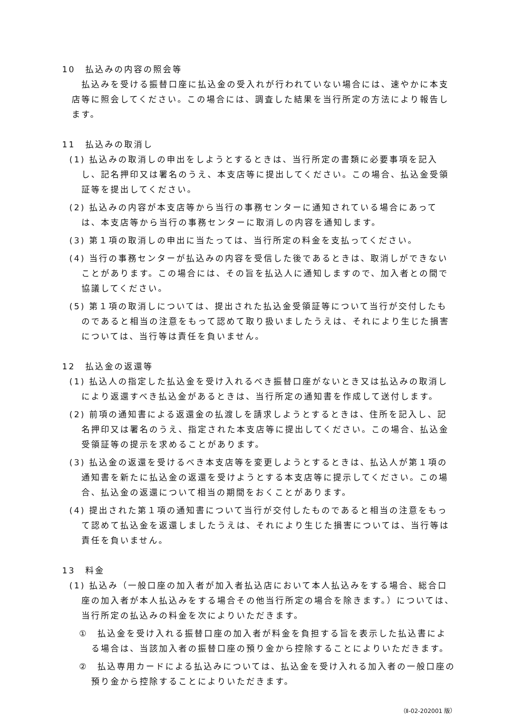10　払込みの内容の照会等
払込みを受ける振替口座に払込金の受入れが行われていない場合には、速やかに本支店等に照会してください。この場合には、調査した結果を当行所定の方法により報告します。
11　払込みの取消し
(1) 払込みの取消しの申出をしようとするときは、当行所定の書類に必要事項を記入し、記名押印又は署名のうえ、本支店等に提出してください。この場合、払込金受領証等を提出してください。
(2) 払込みの内容が本支店等から当行の事務センターに通知されている場合にあっては、本支店等から当行の事務センターに取消しの内容を通知します。
(3) 第１項の取消しの申出に当たっては、当行所定の料金を支払ってください。
(4) 当行の事務センターが払込みの内容を受信した後であるときは、取消しができないことがあります。この場合には、その旨を払込人に通知しますので、加入者との間で協議してください。
(5) 第１項の取消しについては、提出された払込金受領証等について当行が交付したものであると相当の注意をもって認めて取り扱いましたうえは、それにより生じた損害については、当行等は責任を負いません。
12　払込金の返還等
(1) 払込人の指定した払込金を受け入れるべき振替口座がないとき又は払込みの取消しにより返還すべき払込金があるときは、当行所定の通知書を作成して送付します。
(2) 前項の通知書による返還金の払渡しを請求しようとするときは、住所を記入し、記名押印又は署名のうえ、指定された本支店等に提出してください。この場合、払込金受領証等の提示を求めることがあります。
(3) 払込金の返還を受けるべき本支店等を変更しようとするときは、払込人が第１項の通知書を新たに払込金の返還を受けようとする本支店等に提示してください。この場合、払込金の返還について相当の期間をおくことがあります。
(4) 提出された第１項の通知書について当行が交付したものであると相当の注意をもって認めて払込金を返還しましたうえは、それにより生じた損害については、当行等は責任を負いません。
13　料金
(1) 払込み（一般口座の加入者が加入者払込店において本人払込みをする場合、総合口座の加入者が本人払込みをする場合その他当行所定の場合を除きます。）については、当行所定の払込みの料金を次によりいただきます。
①　払込金を受け入れる振替口座の加入者が料金を負担する旨を表示した払込書による場合は、当該加入者の振替口座の預り金から控除することによりいただきます。
②　払込専用カードによる払込みについては、払込金を受け入れる加入者の一般口座の預り金から控除することによりいただきます。
（Ⅱ-02-202001 版）